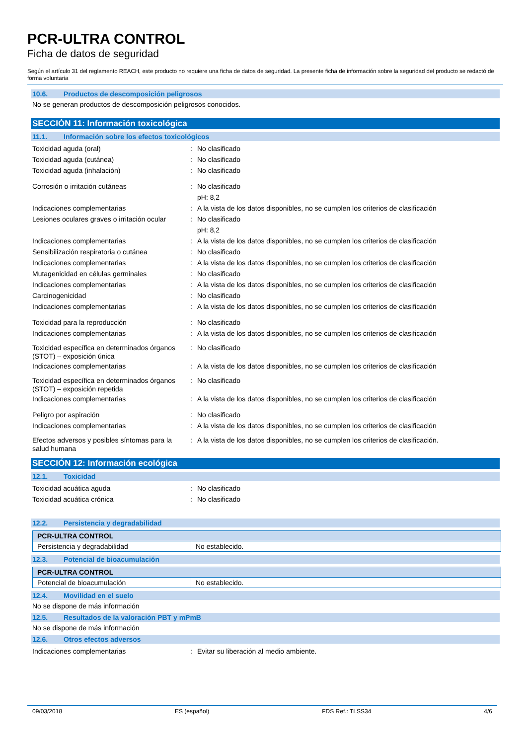PCR-ULTRA CONTROL
Ficha de datos de seguridad
Según el artículo 31 del reglamento REACH, este producto no requiere una ficha de datos de seguridad. La presente ficha de información sobre la seguridad del producto se redactó de forma voluntaria
10.6. Productos de descomposición peligrosos
No se generan productos de descomposición peligrosos conocidos.
SECCIÓN 11: Información toxicológica
11.1. Información sobre los efectos toxicológicos
Toxicidad aguda (oral) : No clasificado
Toxicidad aguda (cutánea) : No clasificado
Toxicidad aguda (inhalación) : No clasificado
Corrosión o irritación cutáneas : No clasificado
pH: 8,2
Indicaciones complementarias : A la vista de los datos disponibles, no se cumplen los criterios de clasificación
Lesiones oculares graves o irritación ocular
: No clasificado
pH: 8,2
Indicaciones complementarias : A la vista de los datos disponibles, no se cumplen los criterios de clasificación
Sensibilización respiratoria o cutánea
: No clasificado
Indicaciones complementarias : A la vista de los datos disponibles, no se cumplen los criterios de clasificación
Mutagenicidad en células germinales : No clasificado
Indicaciones complementarias : A la vista de los datos disponibles, no se cumplen los criterios de clasificación
Carcinogenicidad : No clasificado
Indicaciones complementarias : A la vista de los datos disponibles, no se cumplen los criterios de clasificación
Toxicidad para la reproducción : No clasificado
Indicaciones complementarias : A la vista de los datos disponibles, no se cumplen los criterios de clasificación
Toxicidad específica en determinados órganos (STOT) – exposición única
: No clasificado
Indicaciones complementarias : A la vista de los datos disponibles, no se cumplen los criterios de clasificación
Toxicidad específica en determinados órganos (STOT) – exposición repetida
: No clasificado
Indicaciones complementarias : A la vista de los datos disponibles, no se cumplen los criterios de clasificación
Peligro por aspiración : No clasificado
Indicaciones complementarias : A la vista de los datos disponibles, no se cumplen los criterios de clasificación
Efectos adversos y posibles síntomas para la salud humana
: A la vista de los datos disponibles, no se cumplen los criterios de clasificación.
SECCIÓN 12: Información ecológica
12.1. Toxicidad
Toxicidad acuática aguda : No clasificado
Toxicidad acuática crónica : No clasificado
12.2. Persistencia y degradabilidad
| PCR-ULTRA CONTROL | |
| --- | --- |
| Persistencia y degradabilidad | No establecido. |
12.3. Potencial de bioacumulación
| PCR-ULTRA CONTROL | |
| --- | --- |
| Potencial de bioacumulación | No establecido. |
12.4. Movilidad en el suelo
No se dispone de más información
12.5. Resultados de la valoración PBT y mPmB
No se dispone de más información
12.6. Otros efectos adversos
Indicaciones complementarias : Evitar su liberación al medio ambiente.
09/03/2018 ES (español) FDS Ref.: TLSS34 4/6